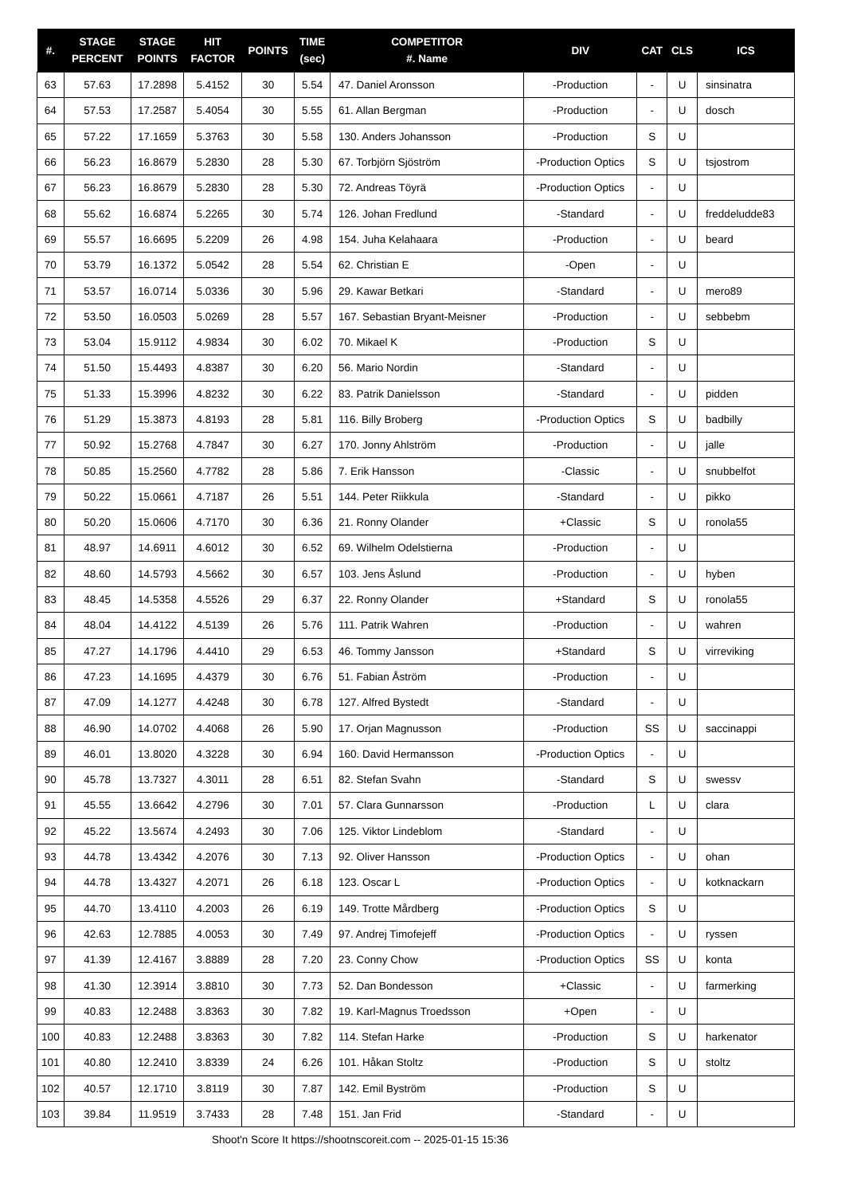| #. | STAGE PERCENT | STAGE POINTS | HIT FACTOR | POINTS | TIME (sec) | COMPETITOR #. Name | DIV | CAT | CLS | ICS |
| --- | --- | --- | --- | --- | --- | --- | --- | --- | --- | --- |
| 63 | 57.63 | 17.2898 | 5.4152 | 30 | 5.54 | 47. Daniel Aronsson | -Production | - | U | sinsinatra |
| 64 | 57.53 | 17.2587 | 5.4054 | 30 | 5.55 | 61. Allan Bergman | -Production | - | U | dosch |
| 65 | 57.22 | 17.1659 | 5.3763 | 30 | 5.58 | 130. Anders Johansson | -Production | S | U | |
| 66 | 56.23 | 16.8679 | 5.2830 | 28 | 5.30 | 67. Torbjörn Sjöström | -Production Optics | S | U | tsjostrom |
| 67 | 56.23 | 16.8679 | 5.2830 | 28 | 5.30 | 72. Andreas Töyrä | -Production Optics | - | U | |
| 68 | 55.62 | 16.6874 | 5.2265 | 30 | 5.74 | 126. Johan Fredlund | -Standard | - | U | freddeludde83 |
| 69 | 55.57 | 16.6695 | 5.2209 | 26 | 4.98 | 154. Juha Kelahaara | -Production | - | U | beard |
| 70 | 53.79 | 16.1372 | 5.0542 | 28 | 5.54 | 62. Christian E | -Open | - | U | |
| 71 | 53.57 | 16.0714 | 5.0336 | 30 | 5.96 | 29. Kawar Betkari | -Standard | - | U | mero89 |
| 72 | 53.50 | 16.0503 | 5.0269 | 28 | 5.57 | 167. Sebastian Bryant-Meisner | -Production | - | U | sebbebm |
| 73 | 53.04 | 15.9112 | 4.9834 | 30 | 6.02 | 70. Mikael K | -Production | S | U | |
| 74 | 51.50 | 15.4493 | 4.8387 | 30 | 6.20 | 56. Mario Nordin | -Standard | - | U | |
| 75 | 51.33 | 15.3996 | 4.8232 | 30 | 6.22 | 83. Patrik Danielsson | -Standard | - | U | pidden |
| 76 | 51.29 | 15.3873 | 4.8193 | 28 | 5.81 | 116. Billy Broberg | -Production Optics | S | U | badbilly |
| 77 | 50.92 | 15.2768 | 4.7847 | 30 | 6.27 | 170. Jonny Ahlström | -Production | - | U | jalle |
| 78 | 50.85 | 15.2560 | 4.7782 | 28 | 5.86 | 7. Erik Hansson | -Classic | - | U | snubbelfot |
| 79 | 50.22 | 15.0661 | 4.7187 | 26 | 5.51 | 144. Peter Riikkula | -Standard | - | U | pikko |
| 80 | 50.20 | 15.0606 | 4.7170 | 30 | 6.36 | 21. Ronny Olander | +Classic | S | U | ronola55 |
| 81 | 48.97 | 14.6911 | 4.6012 | 30 | 6.52 | 69. Wilhelm Odelstierna | -Production | - | U | |
| 82 | 48.60 | 14.5793 | 4.5662 | 30 | 6.57 | 103. Jens Åslund | -Production | - | U | hyben |
| 83 | 48.45 | 14.5358 | 4.5526 | 29 | 6.37 | 22. Ronny Olander | +Standard | S | U | ronola55 |
| 84 | 48.04 | 14.4122 | 4.5139 | 26 | 5.76 | 111. Patrik Wahren | -Production | - | U | wahren |
| 85 | 47.27 | 14.1796 | 4.4410 | 29 | 6.53 | 46. Tommy Jansson | +Standard | S | U | virreviking |
| 86 | 47.23 | 14.1695 | 4.4379 | 30 | 6.76 | 51. Fabian Åström | -Production | - | U | |
| 87 | 47.09 | 14.1277 | 4.4248 | 30 | 6.78 | 127. Alfred Bystedt | -Standard | - | U | |
| 88 | 46.90 | 14.0702 | 4.4068 | 26 | 5.90 | 17. Orjan Magnusson | -Production | SS | U | saccinappi |
| 89 | 46.01 | 13.8020 | 4.3228 | 30 | 6.94 | 160. David Hermansson | -Production Optics | - | U | |
| 90 | 45.78 | 13.7327 | 4.3011 | 28 | 6.51 | 82. Stefan Svahn | -Standard | S | U | swessv |
| 91 | 45.55 | 13.6642 | 4.2796 | 30 | 7.01 | 57. Clara Gunnarsson | -Production | L | U | clara |
| 92 | 45.22 | 13.5674 | 4.2493 | 30 | 7.06 | 125. Viktor Lindeblom | -Standard | - | U | |
| 93 | 44.78 | 13.4342 | 4.2076 | 30 | 7.13 | 92. Oliver Hansson | -Production Optics | - | U | ohan |
| 94 | 44.78 | 13.4327 | 4.2071 | 26 | 6.18 | 123. Oscar L | -Production Optics | - | U | kotknackarn |
| 95 | 44.70 | 13.4110 | 4.2003 | 26 | 6.19 | 149. Trotte Mårdberg | -Production Optics | S | U | |
| 96 | 42.63 | 12.7885 | 4.0053 | 30 | 7.49 | 97. Andrej Timofejeff | -Production Optics | - | U | ryssen |
| 97 | 41.39 | 12.4167 | 3.8889 | 28 | 7.20 | 23. Conny Chow | -Production Optics | SS | U | konta |
| 98 | 41.30 | 12.3914 | 3.8810 | 30 | 7.73 | 52. Dan Bondesson | +Classic | - | U | farmerking |
| 99 | 40.83 | 12.2488 | 3.8363 | 30 | 7.82 | 19. Karl-Magnus Troedsson | +Open | - | U | |
| 100 | 40.83 | 12.2488 | 3.8363 | 30 | 7.82 | 114. Stefan Harke | -Production | S | U | harkenator |
| 101 | 40.80 | 12.2410 | 3.8339 | 24 | 6.26 | 101. Håkan Stoltz | -Production | S | U | stoltz |
| 102 | 40.57 | 12.1710 | 3.8119 | 30 | 7.87 | 142. Emil Byström | -Production | S | U | |
| 103 | 39.84 | 11.9519 | 3.7433 | 28 | 7.48 | 151. Jan Frid | -Standard | - | U | |
Shoot'n Score It https://shootnscoreit.com -- 2025-01-15 15:36